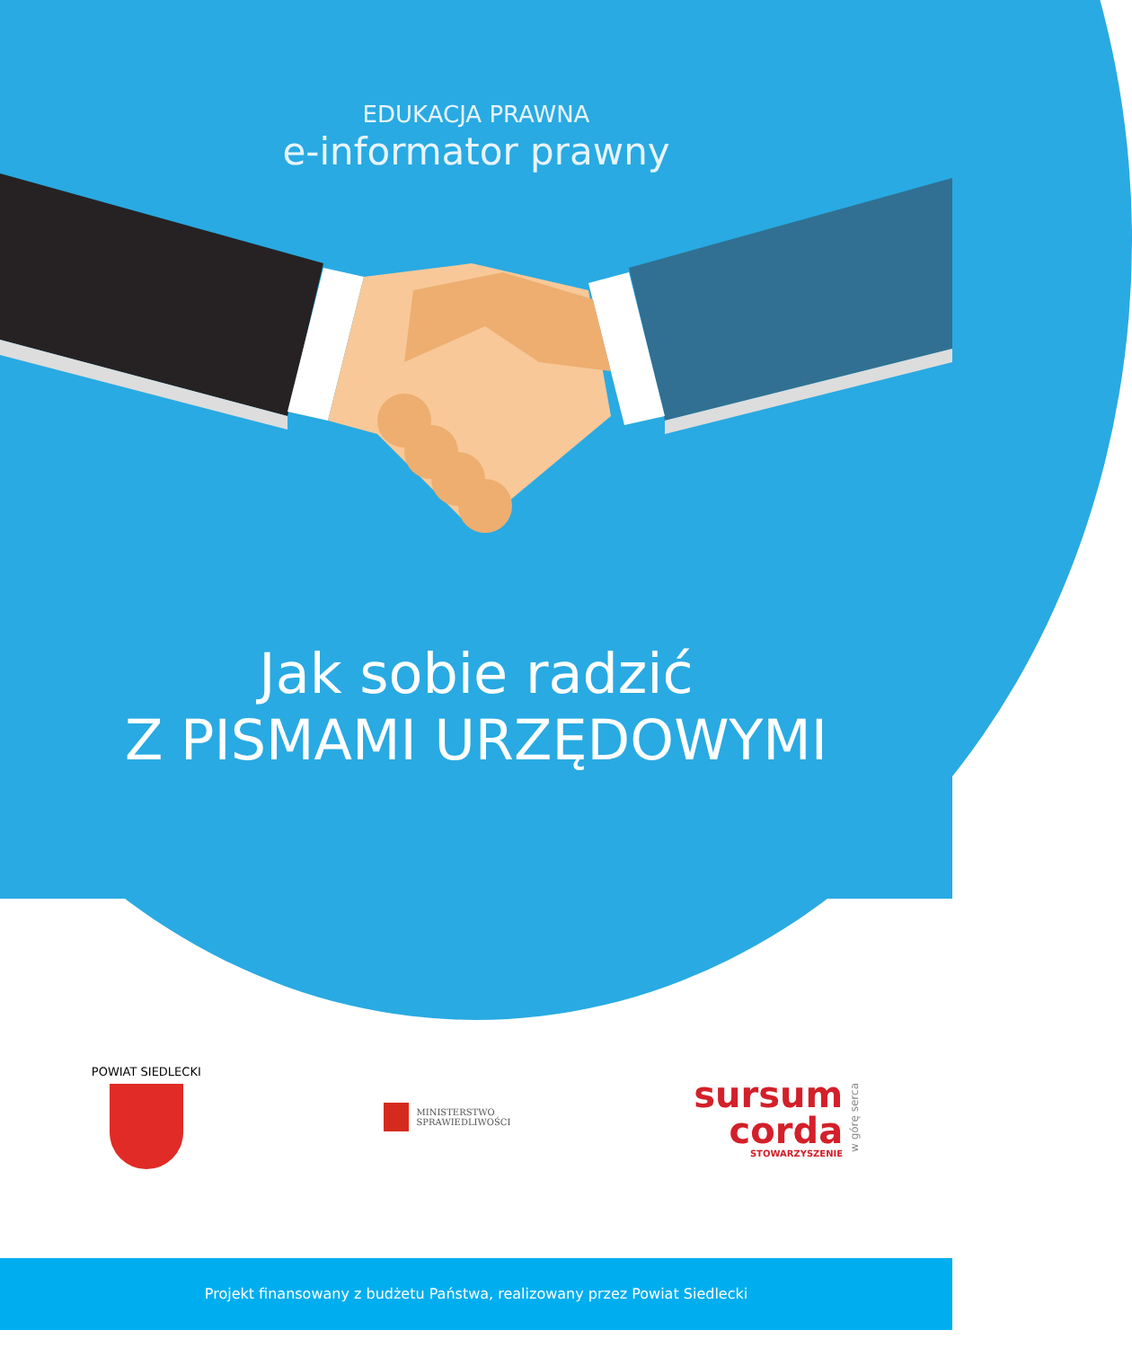EDUKACJA PRAWNA
e-informator prawny
Jak sobie radzić
Z PISMAMI URZĘDOWYMI
POWIAT SIEDLECKI
MINISTERSTWO
SPRAWIEDLIWOŚCI
sursum
corda
STOWARZYSZENIE
w górę serca
Projekt finansowany z budżetu Państwa, realizowany przez Powiat Siedlecki